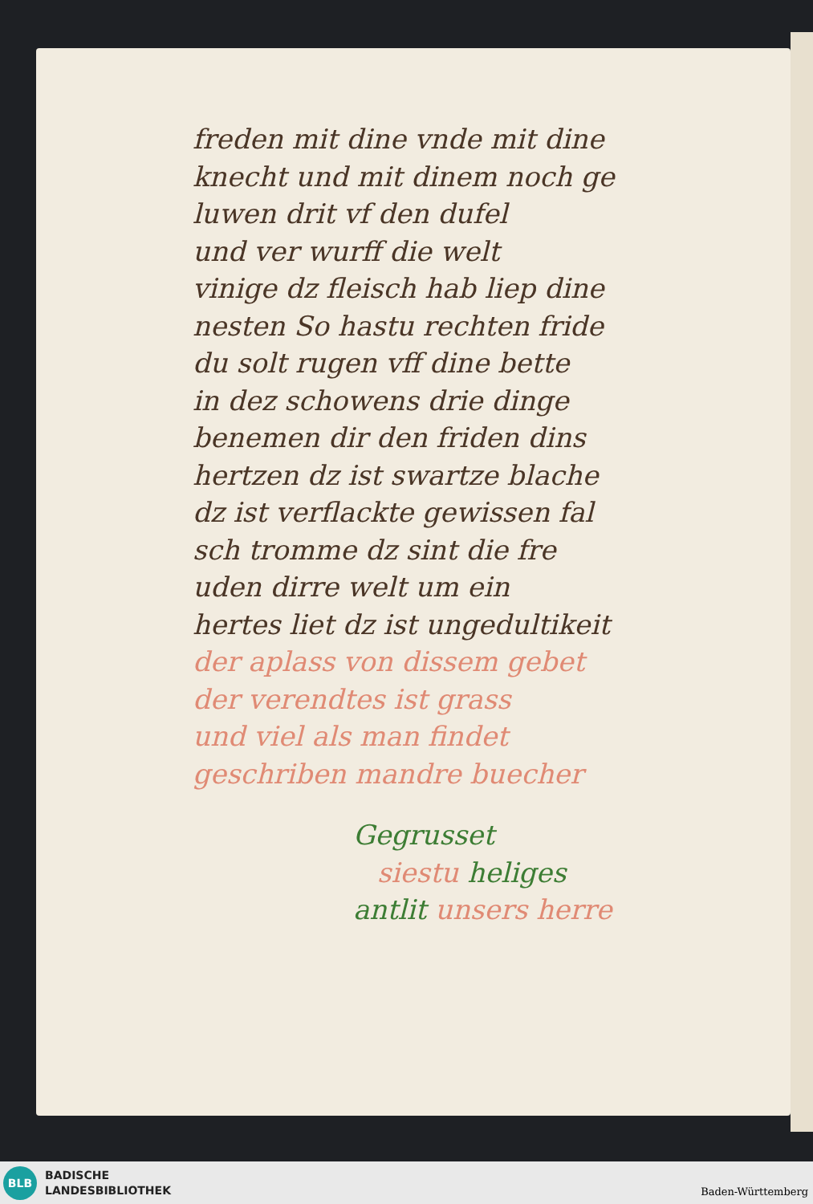freden mit dine vnde mit dine
knecht und mit dinem noch ge
luwen drit vf den dufel
und ver wurff die welt
vinige dz fleisch hab liep dine
nesten So hastu rechten fride
du solt rugen vff dine bette
in dez schowens drie dinge
benemen dir den friden dins
hertzen dz ist swartze blache
dz ist verflackte gewissen fal
sch tromme dz sint die fre
uden dirre welt um ein
hertes liet dz ist ungedultikeit
der aplass von dissem gebet
der verendtes ist grass
und viel als man findet
geschriben mandre buecher
Gegrusset
siestu heliges
antlit unsers herre
BLB
BADISCHE
LANDESBIBLIOTHEK
Baden-Württemberg